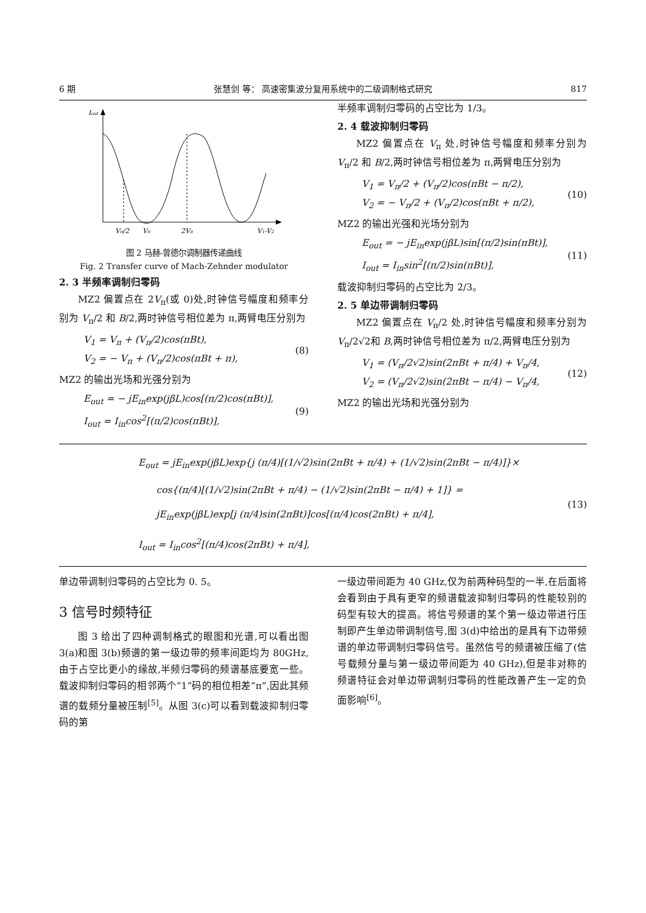6 期 张慧剑 等： 高速密集波分复用系统中的二级调制格式研究 817
Iout
Vπ/2
Vπ
2Vπ
V1-V2
图 2 马赫-曾德尔调制器传递曲线
Fig. 2 Transfer curve of Mach-Zehnder modulator
2. 3 半频率调制归零码
MZ2 偏置点在 2V<sub>π</sub>(或 0)处,时钟信号幅度和频率分别为 V<sub>π</sub>/2 和 B/2,两时钟信号相位差为 π,两臂电压分别为
V<sub>1</sub> = V<sub>π</sub> + (V<sub>π</sub>/2)cos(πBt),
V<sub>2</sub> = − V<sub>π</sub> + (V<sub>π</sub>/2)cos(πBt + π),
(8)
MZ2 的输出光场和光强分别为
E<sub>out</sub> = − jE<sub>in</sub>exp(jβL)cos[(π/2)cos(πBt)],
I<sub>out</sub> = I<sub>in</sub>cos<sup>2</sup>[(π/2)cos(πBt)],
(9)
半频率调制归零码的占空比为 1/3。
2. 4 载波抑制归零码
MZ2 偏置点在 V<sub>π</sub> 处,时钟信号幅度和频率分别为 V<sub>π</sub>/2 和 B/2,两时钟信号相位差为 π,两臂电压分别为
V<sub>1</sub> = V<sub>π</sub>/2 + (V<sub>π</sub>/2)cos(πBt − π/2),
V<sub>2</sub> = − V<sub>π</sub>/2 + (V<sub>π</sub>/2)cos(πBt + π/2),
(10)
MZ2 的输出光强和光场分别为
E<sub>out</sub> = − jE<sub>in</sub>exp(jβL)sin[(π/2)sin(πBt)],
I<sub>out</sub> = I<sub>in</sub>sin<sup>2</sup>[(π/2)sin(πBt)],
(11)
载波抑制归零码的占空比为 2/3。
2. 5 单边带调制归零码
MZ2 偏置点在 V<sub>π</sub>/2 处,时钟信号幅度和频率分别为 V<sub>π</sub>/2√2和 B,两时钟信号相位差为 π/2,两臂电压分别为
V<sub>1</sub> = (V<sub>π</sub>/2√2)sin(2πBt + π/4) + V<sub>π</sub>/4,
V<sub>2</sub> = (V<sub>π</sub>/2√2)sin(2πBt − π/4) − V<sub>π</sub>/4,
(12)
MZ2 的输出光场和光强分别为
E<sub>out</sub> = jE<sub>in</sub>exp(jβL)exp{j (π/4)[(1/√2)sin(2πBt + π/4) + (1/√2)sin(2πBt − π/4)]}×
cos{(π/4)[(1/√2)sin(2πBt + π/4) − (1/√2)sin(2πBt − π/4) + 1]} =
jE<sub>in</sub>exp(jβL)exp[j (π/4)sin(2πBt)]cos[(π/4)cos(2πBt) + π/4],
I<sub>out</sub> = I<sub>in</sub>cos<sup>2</sup>[(π/4)cos(2πBt) + π/4],
(13)
单边带调制归零码的占空比为 0. 5。
3 信号时频特征
图 3 给出了四种调制格式的眼图和光谱,可以看出图 3(a)和图 3(b)频谱的第一级边带的频率间距均为 80GHz,由于占空比更小的缘故,半频归零码的频谱基底要宽一些。载波抑制归零码的相邻两个“1”码的相位相差“π”,因此其频谱的载频分量被压制<sup>[5]</sup>。从图 3(c)可以看到载波抑制归零码的第
一级边带间距为 40 GHz,仅为前两种码型的一半,在后面将会看到由于具有更窄的频谱载波抑制归零码的性能较别的码型有较大的提高。将信号频谱的某个第一级边带进行压制即产生单边带调制信号,图 3(d)中给出的是具有下边带频谱的单边带调制归零码信号。虽然信号的频谱被压缩了(信号载频分量与第一级边带间距为 40 GHz),但是非对称的频谱特征会对单边带调制归零码的性能改善产生一定的负面影响<sup>[6]</sup>。